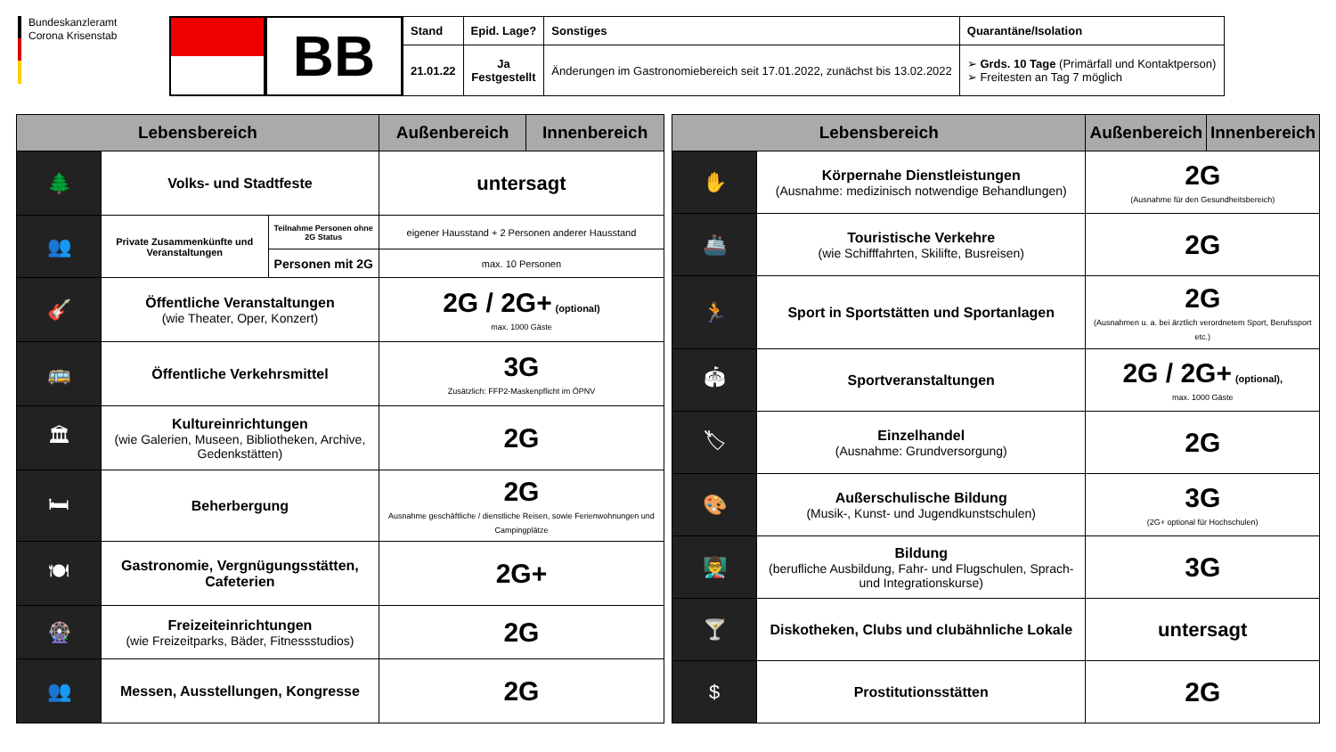Bundeskanzleramt
Corona Krisenstab
BB
| Stand | Epid. Lage? | Sonstiges | Quarantäne/Isolation |
| --- | --- | --- | --- |
| 21.01.22 | Ja Festgestellt | Änderungen im Gastronomiebereich seit 17.01.2022, zunächst bis 13.02.2022 | ➢ Grds. 10 Tage (Primärfall und Kontaktperson) ➢ Freitesten an Tag 7 möglich |
| Lebensbereich | | | Außenbereich | Innenbereich |
| --- | --- | --- | --- | --- |
| 🌲 | Volks- und Stadtfeste | | untersagt | |
| 👥 | Private Zusammenkünfte und Veranstaltungen | Teilnahme Personen ohne 2G Status | eigener Hausstand + 2 Personen anderer Hausstand | |
| | | Personen mit 2G | max. 10 Personen | |
| 🎸 | Öffentliche Veranstaltungen (wie Theater, Oper, Konzert) | | 2G / 2G+ (optional) max. 1000 Gäste | |
| 🚌 | Öffentliche Verkehrsmittel | | 3G Zusätzlich: FFP2-Maskenpflicht im ÖPNV | |
| 🏛 | Kultureinrichtungen (wie Galerien, Museen, Bibliotheken, Archive, Gedenkstätten) | | 2G | |
| 🛏 | Beherbergung | | 2G Ausnahme geschäftliche / dienstliche Reisen, sowie Ferienwohnungen und Campingplätze | |
| 🍽 | Gastronomie, Vergnügungsstätten, Cafeterien | | 2G+ | |
| 🎡 | Freizeiteinrichtungen (wie Freizeitparks, Bäder, Fitnessstudios) | | 2G | |
| 👥 | Messen, Ausstellungen, Kongresse | | 2G | |
| Lebensbereich | | Außenbereich | Innenbereich |
| --- | --- | --- | --- |
| ✋ | Körpernahe Dienstleistungen (Ausnahme: medizinisch notwendige Behandlungen) | 2G (Ausnahme für den Gesundheitsbereich) | |
| 🚢 | Touristische Verkehre (wie Schifffahrten, Skilifte, Busreisen) | 2G | |
| 🏃 | Sport in Sportstätten und Sportanlagen | 2G (Ausnahmen u. a. bei ärztlich verordnetem Sport, Berufssport etc.) | |
| 🏟 | Sportveranstaltungen | 2G / 2G+ (optional), max. 1000 Gäste | |
| 🏷 | Einzelhandel (Ausnahme: Grundversorgung) | 2G | |
| 🎨 | Außerschulische Bildung (Musik-, Kunst- und Jugendkunstschulen) | 3G (2G+ optional für Hochschulen) | |
| 👨‍🏫 | Bildung (berufliche Ausbildung, Fahr- und Flugschulen, Sprach- und Integrationskurse) | 3G | |
| 🍸 | Diskotheken, Clubs und clubähnliche Lokale | untersagt | |
| $ | Prostitutionsstätten | 2G | |